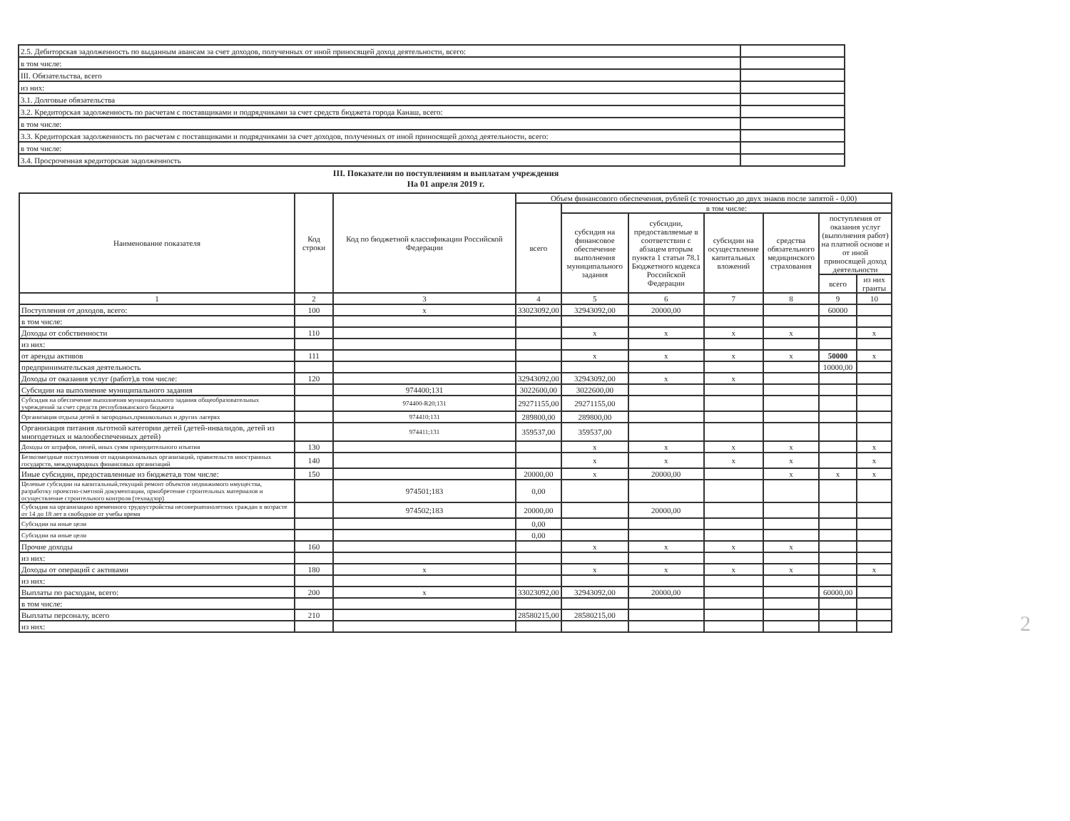| 2.5. Дебиторская задолженность по выданным авансам за счет доходов, полученных от иной приносящей доход деятельности, всего: | |
| в том числе: | |
| III. Обязательства, всего | |
| из них: | |
| 3.1. Долговые обязательства | |
| 3.2. Кредиторская задолженность по расчетам с поставщиками и подрядчиками за счет средств бюджета города Канаш, всего: | |
| в том числе: | |
| 3.3. Кредиторская задолженность по расчетам с поставщиками и подрядчиками за счет доходов, полученных от иной приносящей доход деятельности, всего: | |
| в том числе: | |
| 3.4. Просроченная кредиторская задолженность | |
III. Показатели по поступлениям и выплатам учреждения
На 01 апреля 2019 г.
| Наименование показателя | Код строки | Код по бюджетной классификации Российской Федерации | Объем финансового обеспечения, рублей (с точностью до двух знаков после запятой - 0,00) | | | | | | |
| --- | --- | --- | --- | --- | --- | --- | --- | --- | --- |
| | | | всего | в том числе: | | | | | |
| | | | | субсидия на финансовое обеспечение выполнения муниципального задания | субсидии, предоставляемые в соответствии с абзацем вторым пункта 1 статьи 78.1 Бюджетного кодекса Российской Федерации | субсидии на осуществление капитальных вложений | средства обязательного медицинского страхования | поступления от оказания услуг (выполнения работ) на платной основе и от иной приносящей доход деятельности | |
| | | | | | | | | всего | из них гранты |
| 1 | 2 | 3 | 4 | 5 | 6 | 7 | 8 | 9 | 10 |
| Поступления от доходов, всего: | 100 | x | 33023092,00 | 32943092,00 | 20000,00 | | | 60000 | |
| в том числе: | | | | | | | | | |
| Доходы от собственности | 110 | | | x | x | x | x | | x |
| из них: | | | | | | | | | |
| от аренды активов | 111 | | | x | x | x | x | 50000 | x |
| предпринимательская деятельность | | | | | | | | 10000,00 | |
| Доходы от оказания услуг (работ),в том числе: | 120 | | 32943092,00 | 32943092,00 | x | x | | | |
| Субсидии на выполнение муниципального задания | | 974400;131 | 3022600,00 | 3022600,00 | | | | | |
| Субсидия на обеспечение выполнения муниципального задания общеобразовательных учреждений за счет средств республиканского бюджета | | 974400-R20;131 | 29271155,00 | 29271155,00 | | | | | |
| Организация отдыха детей в загородных,пришкольных и других лагерях | | 974410;131 | 289800,00 | 289800,00 | | | | | |
| Организация питания льготной категории детей (детей-инвалидов, детей из многодетных и малообеспеченных детей) | | 974411;131 | 359537,00 | 359537,00 | | | | | |
| Доходы от штрафов, пеней, иных сумм принудительного изъятия | 130 | | | x | x | x | x | | x |
| Безвозмездные поступления от наднациональных организаций, правительств иностранных государств, международных финансовых организаций | 140 | | | x | x | x | x | | x |
| Иные субсидии, предоставленные из бюджета,в том числе: | 150 | | 20000,00 | x | 20000,00 | | x | x | x |
| Целевые субсидии на капитальный,текущий ремонт объектов недвижимого имущества, разработку проектно-сметной документации, приобретение строительных материалов и осуществление строительного контроля (технадзор) | | 974501;183 | 0,00 | | | | | | |
| Субсидия на организацию временного трудоустройства несовершеннолетних граждан в возрасте от 14 до 18 лет в свободное от учебы время | | 974502;183 | 20000,00 | | 20000,00 | | | | |
| Субсидии на иные цели | | | 0,00 | | | | | | |
| Субсидии на иные цели | | | 0,00 | | | | | | |
| Прочие доходы | 160 | | | x | x | x | x | | |
| из них: | | | | | | | | | |
| Доходы от операций с активами | 180 | x | | x | x | x | x | | x |
| из них: | | | | | | | | | |
| Выплаты по расходам, всего: | 200 | x | 33023092,00 | 32943092,00 | 20000,00 | | | 60000,00 | |
| в том числе: | | | | | | | | | |
| Выплаты персоналу, всего | 210 | | 28580215,00 | 28580215,00 | | | | | |
| из них: | | | | | | | | | |
2